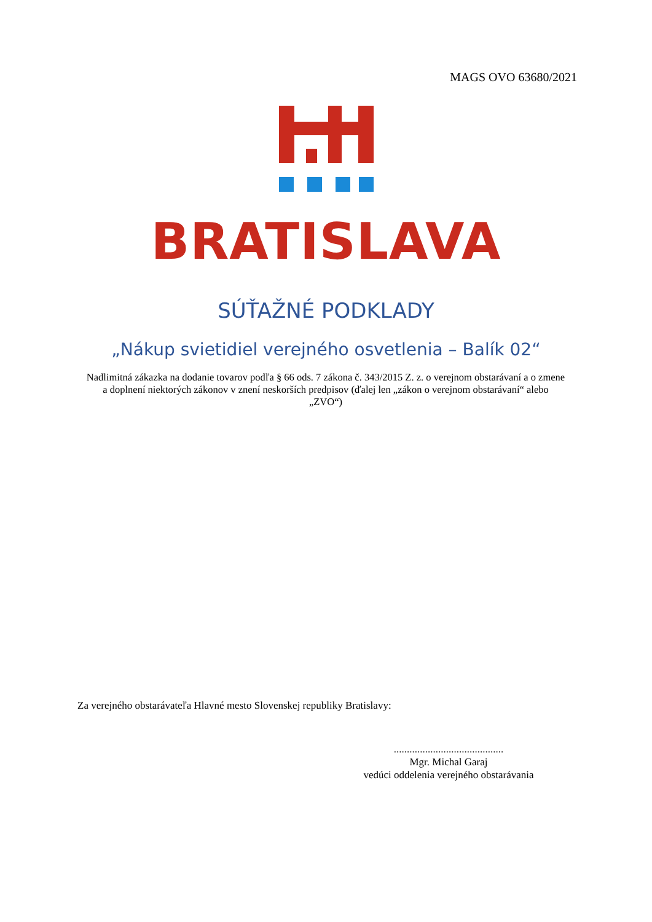MAGS OVO 63680/2021
BRATISLAVA
SÚŤAŽNÉ PODKLADY
„Nákup svietidiel verejného osvetlenia – Balík 02“
Nadlimitná zákazka na dodanie tovarov podľa § 66 ods. 7 zákona č. 343/2015 Z. z. o verejnom obstarávaní a o zmene a doplnení niektorých zákonov v znení neskorších predpisov (ďalej len „zákon o verejnom obstarávaní“ alebo „ZVO“)
Za verejného obstarávateľa Hlavné mesto Slovenskej republiky Bratislavy:
..........................................
Mgr. Michal Garaj
vedúci oddelenia verejného obstarávania